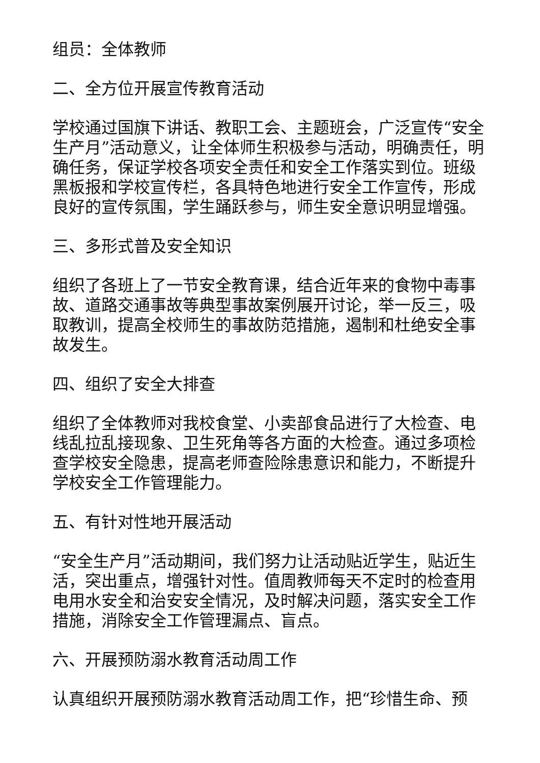组员：全体教师
二、全方位开展宣传教育活动
学校通过国旗下讲话、教职工会、主题班会，广泛宣传“安全生产月”活动意义，让全体师生积极参与活动，明确责任，明确任务，保证学校各项安全责任和安全工作落实到位。班级黑板报和学校宣传栏，各具特色地进行安全工作宣传，形成良好的宣传氛围，学生踊跃参与，师生安全意识明显增强。
三、多形式普及安全知识
组织了各班上了一节安全教育课，结合近年来的食物中毒事故、道路交通事故等典型事故案例展开讨论，举一反三，吸取教训，提高全校师生的事故防范措施，遏制和杜绝安全事故发生。
四、组织了安全大排查
组织了全体教师对我校食堂、小卖部食品进行了大检查、电线乱拉乱接现象、卫生死角等各方面的大检查。通过多项检查学校安全隐患，提高老师查险除患意识和能力，不断提升学校安全工作管理能力。
五、有针对性地开展活动
“安全生产月”活动期间，我们努力让活动贴近学生，贴近生活，突出重点，增强针对性。值周教师每天不定时的检查用电用水安全和治安安全情况，及时解决问题，落实安全工作措施，消除安全工作管理漏点、盲点。
六、开展预防溺水教育活动周工作
认真组织开展预防溺水教育活动周工作，把“珍惜生命、预